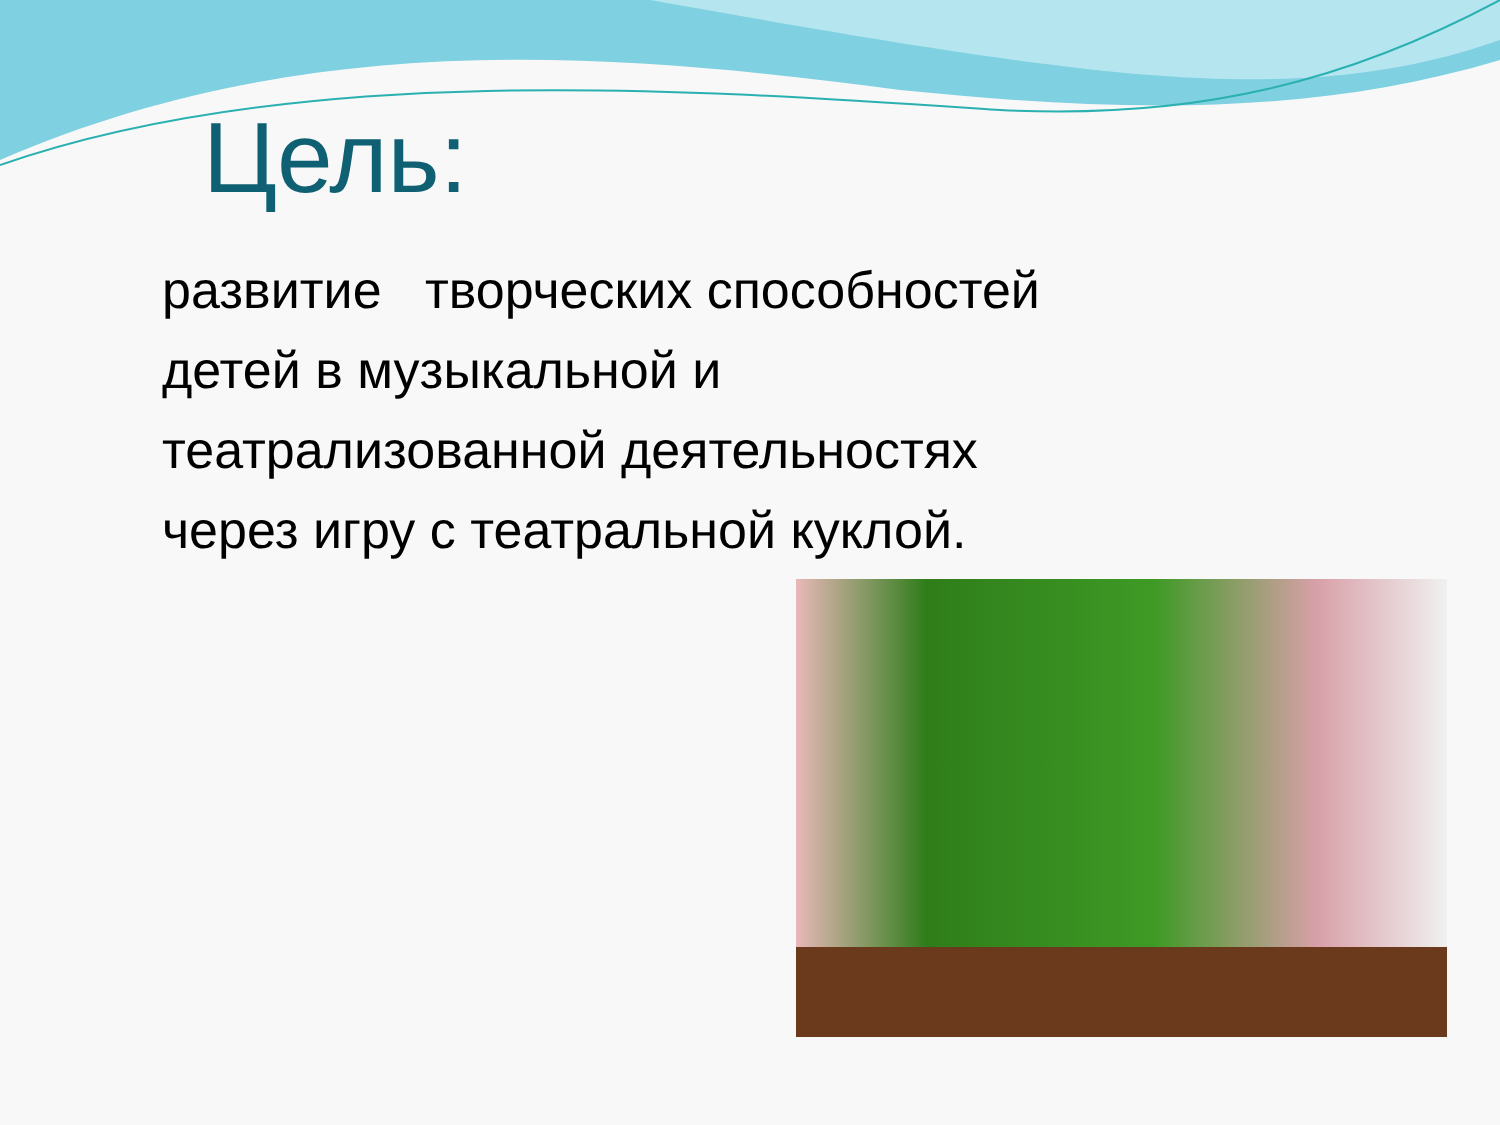Цель:
развитие творческих способностей детей в музыкальной и театрализованной деятельностях через игру с театральной куклой.